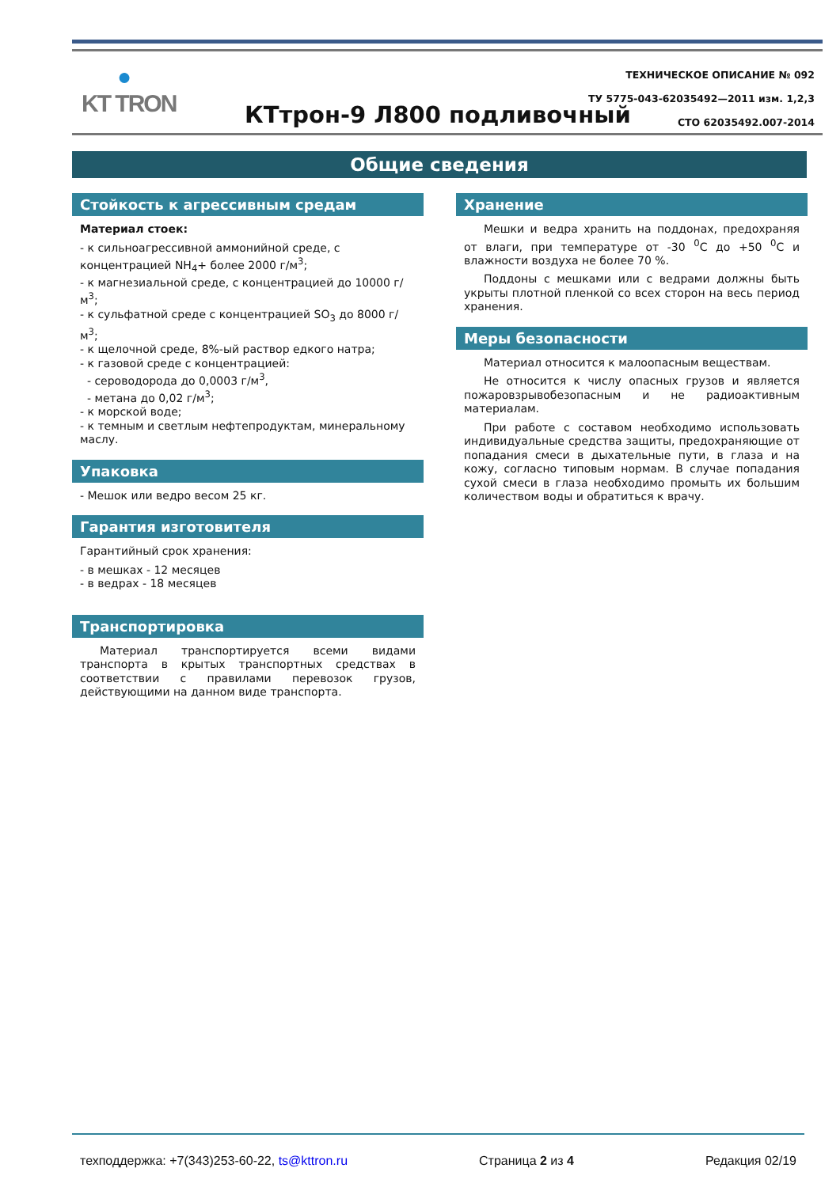●
KT TRON
ТЕХНИЧЕСКОЕ ОПИСАНИЕ № 092
ТУ 5775-043-62035492—2011 изм. 1,2,3
СТО 62035492.007-2014
КТтрон-9 Л800 подливочный
Общие сведения
Стойкость к агрессивным средам
Материал стоек:
- к сильноагрессивной аммонийной среде, с концентрацией NH<sub>4</sub>+ более 2000 г/м<sup>3</sup>;
- к магнезиальной среде, с концентрацией до 10000 г/м<sup>3</sup>;
- к сульфатной среде с концентрацией SO<sub>3</sub> до 8000 г/м<sup>3</sup>;
- к щелочной среде, 8%-ый раствор едкого натра;
- к газовой среде с концентрацией:
- сероводорода до 0,0003 г/м<sup>3</sup>,
- метана до 0,02 г/м<sup>3</sup>;
- к морской воде;
- к темным и светлым нефтепродуктам, минеральному маслу.
Упаковка
- Мешок или ведро весом 25 кг.
Гарантия изготовителя
Гарантийный срок хранения:
- в мешках - 12 месяцев
- в ведрах - 18 месяцев
Транспортировка
Материал транспортируется всеми видами транспорта в крытых транспортных средствах в соответствии с правилами перевозок грузов, действующими на данном виде транспорта.
Хранение
Мешки и ведра хранить на поддонах, предохраняя от влаги, при температуре от -30 <sup>0</sup>С до +50 <sup>0</sup>С и влажности воздуха не более 70 %.
Поддоны с мешками или с ведрами должны быть укрыты плотной пленкой со всех сторон на весь период хранения.
Меры безопасности
Материал относится к малоопасным веществам.
Не относится к числу опасных грузов и является пожаровзрывобезопасным и не радиоактивным материалам.
При работе с составом необходимо использовать индивидуальные средства защиты, предохраняющие от попадания смеси в дыхательные пути, в глаза и на кожу, согласно типовым нормам. В случае попадания сухой смеси в глаза необходимо промыть их большим количеством воды и обратиться к врачу.
техподдержка: +7(343)253-60-22, ts@kttron.ru Страница 2 из 4 Редакция 02/19